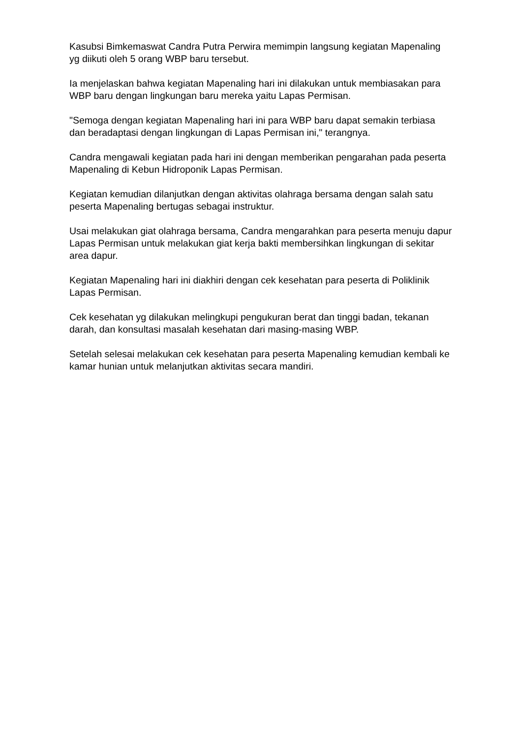Kasubsi Bimkemaswat Candra Putra Perwira memimpin langsung kegiatan Mapenaling yg diikuti oleh 5 orang WBP baru tersebut.
Ia menjelaskan bahwa kegiatan Mapenaling hari ini dilakukan untuk membiasakan para WBP baru dengan lingkungan baru mereka yaitu Lapas Permisan.
"Semoga dengan kegiatan Mapenaling hari ini para WBP baru dapat semakin terbiasa dan beradaptasi dengan lingkungan di Lapas Permisan ini," terangnya.
Candra mengawali kegiatan pada hari ini dengan memberikan pengarahan pada peserta Mapenaling di Kebun Hidroponik Lapas Permisan.
Kegiatan kemudian dilanjutkan dengan aktivitas olahraga bersama dengan salah satu peserta Mapenaling bertugas sebagai instruktur.
Usai melakukan giat olahraga bersama, Candra mengarahkan para peserta menuju dapur Lapas Permisan untuk melakukan giat kerja bakti membersihkan lingkungan di sekitar area dapur.
Kegiatan Mapenaling hari ini diakhiri dengan cek kesehatan para peserta di Poliklinik Lapas Permisan.
Cek kesehatan yg dilakukan melingkupi pengukuran berat dan tinggi badan, tekanan darah, dan konsultasi masalah kesehatan dari masing-masing WBP.
Setelah selesai melakukan cek kesehatan para peserta Mapenaling kemudian kembali ke kamar hunian untuk melanjutkan aktivitas secara mandiri.